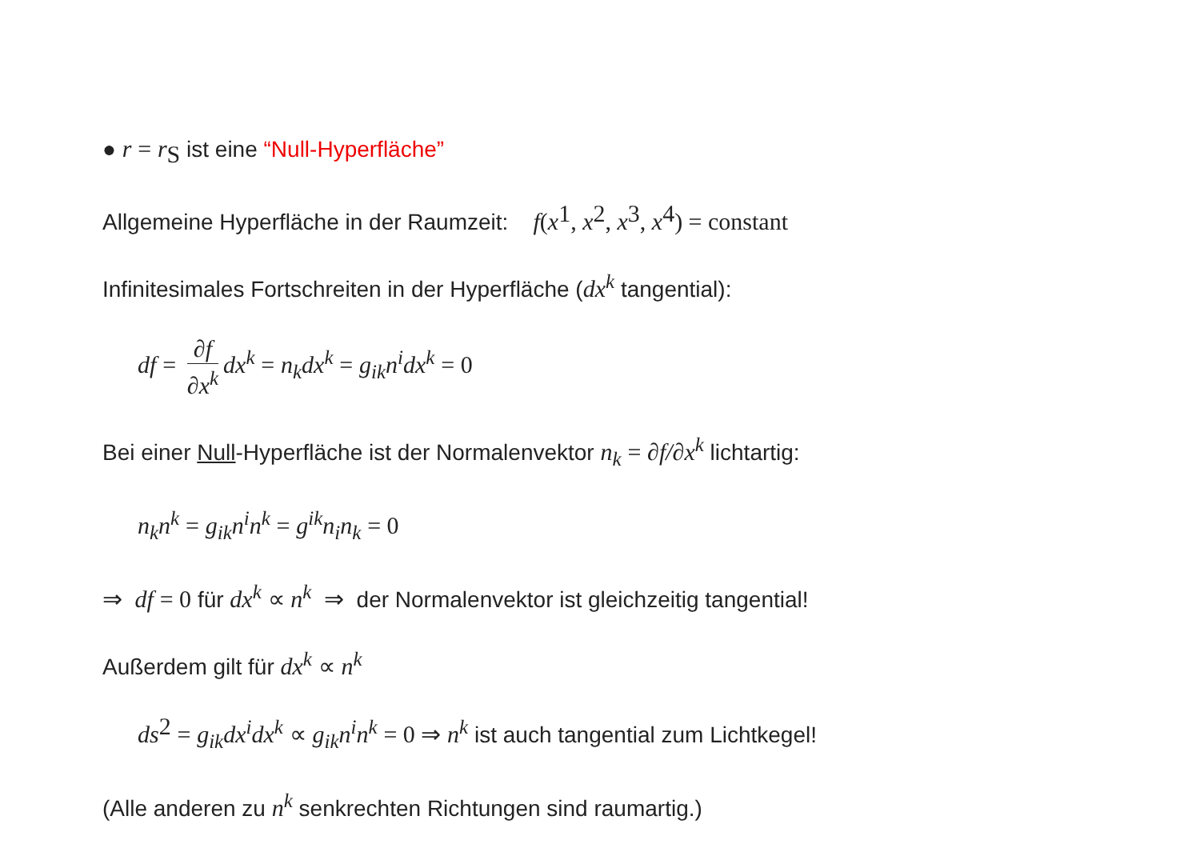● r = r<sub>S</sub> ist eine “Null-Hyperfläche”
Allgemeine Hyperfläche in der Raumzeit: f(x<sup>1</sup>, x<sup>2</sup>, x<sup>3</sup>, x<sup>4</sup>) = constant
Infinitesimales Fortschreiten in der Hyperfläche (dx<sup>k</sup> tangential):
df = ∂f ∂x<sup>k</sup> dx<sup>k</sup> = n<sub>k</sub>dx<sup>k</sup> = g<sub>ik</sub>n<sup>i</sup>dx<sup>k</sup> = 0
Bei einer Null-Hyperfläche ist der Normalenvektor n<sub>k</sub> = ∂f/∂x<sup>k</sup> lichtartig:
n<sub>k</sub>n<sup>k</sup> = g<sub>ik</sub>n<sup>i</sup>n<sup>k</sup> = g<sup>ik</sup>n<sub>i</sub>n<sub>k</sub> = 0
⇒ df = 0 für dx<sup>k</sup> ∝ n<sup>k</sup> ⇒ der Normalenvektor ist gleichzeitig tangential!
Außerdem gilt für dx<sup>k</sup> ∝ n<sup>k</sup>
ds<sup>2</sup> = g<sub>ik</sub>dx<sup>i</sup>dx<sup>k</sup> ∝ g<sub>ik</sub>n<sup>i</sup>n<sup>k</sup> = 0 ⇒ n<sup>k</sup> ist auch tangential zum Lichtkegel!
(Alle anderen zu n<sup>k</sup> senkrechten Richtungen sind raumartig.)